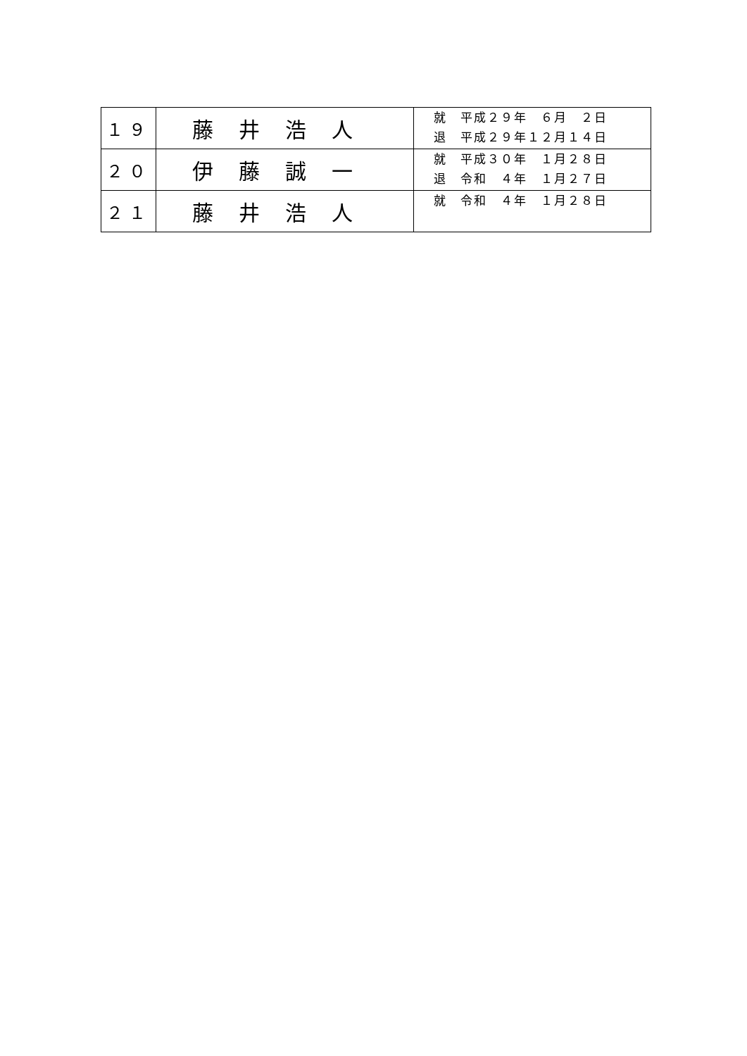| １９ | 藤井浩人 | 就 平成２９年 ６月 ２日 退 平成２９年１２月１４日 |
| ２０ | 伊藤誠一 | 就 平成３０年 １月２８日 退 令和 ４年 １月２７日 |
| ２１ | 藤井浩人 | 就 令和 ４年 １月２８日 |